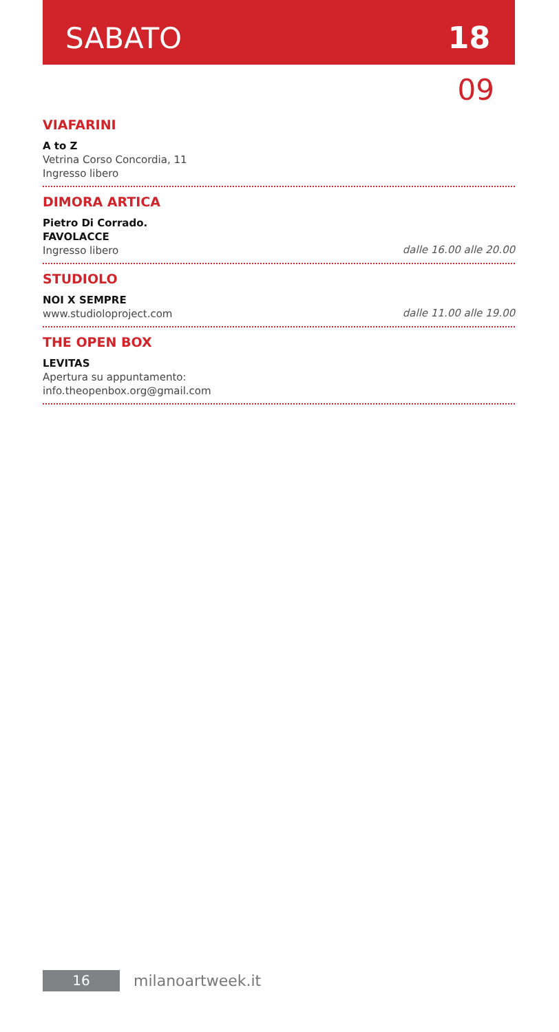SABATO 18
09
VIAFARINI
A to Z
Vetrina Corso Concordia, 11
Ingresso libero
DIMORA ARTICA
Pietro Di Corrado.
FAVOLACCE
Ingresso libero dalle 16.00 alle 20.00
STUDIOLO
NOI X SEMPRE
www.studioloproject.com dalle 11.00 alle 19.00
THE OPEN BOX
LEVITAS
Apertura su appuntamento:
info.theopenbox.org@gmail.com
16 milanoartweek.it